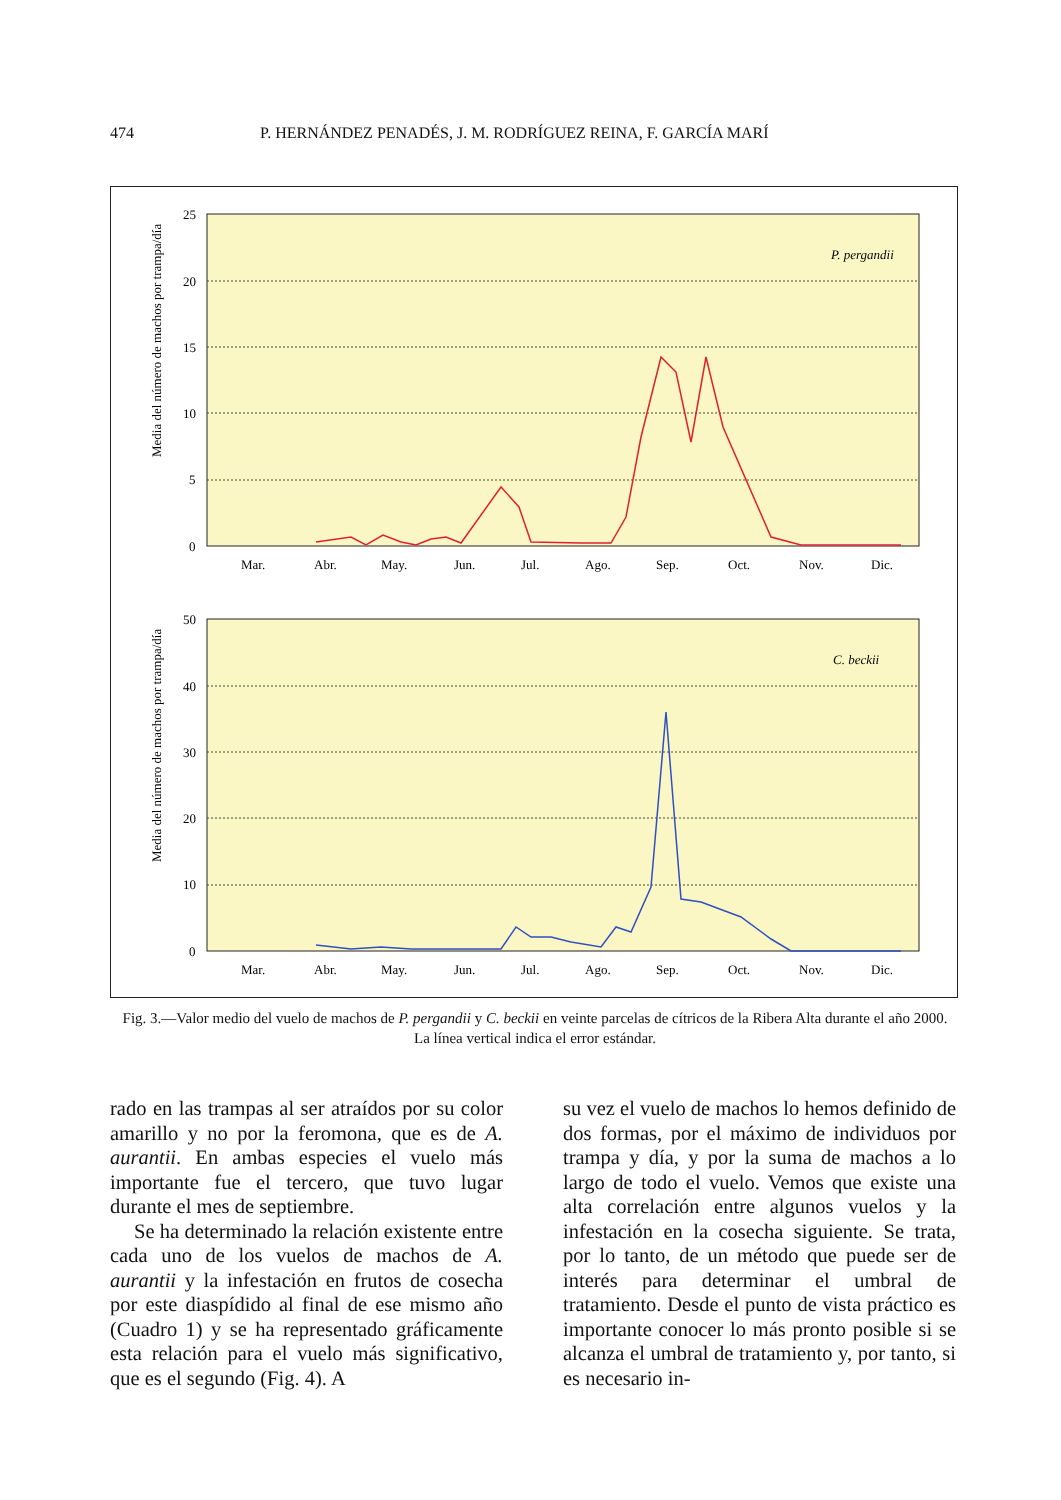474 P. HERNÁNDEZ PENADÉS, J. M. RODRÍGUEZ REINA, F. GARCÍA MARÍ
Media del número de machos por trampa/día
25
20
15
10
5
0
P. pergandii
Mar.
Abr.
May.
Jun.
Jul.
Ago.
Sep.
Oct.
Nov.
Dic.
Media del número de machos por trampa/día
50
40
30
20
10
0
C. beckii
Mar.
Abr.
May.
Jun.
Jul.
Ago.
Sep.
Oct.
Nov.
Dic.
Fig. 3.—Valor medio del vuelo de machos de P. pergandii y C. beckii en veinte parcelas de cítricos de la Ribera Alta durante el año 2000. La línea vertical indica el error estándar.
rado en las trampas al ser atraídos por su color amarillo y no por la feromona, que es de A. aurantii. En ambas especies el vuelo más importante fue el tercero, que tuvo lugar durante el mes de septiembre.
Se ha determinado la relación existente entre cada uno de los vuelos de machos de A. aurantii y la infestación en frutos de cosecha por este diaspídido al final de ese mismo año (Cuadro 1) y se ha representado gráficamente esta relación para el vuelo más significativo, que es el segundo (Fig. 4). A
su vez el vuelo de machos lo hemos definido de dos formas, por el máximo de individuos por trampa y día, y por la suma de machos a lo largo de todo el vuelo. Vemos que existe una alta correlación entre algunos vuelos y la infestación en la cosecha siguiente. Se trata, por lo tanto, de un método que puede ser de interés para determinar el umbral de tratamiento. Desde el punto de vista práctico es importante conocer lo más pronto posible si se alcanza el umbral de tratamiento y, por tanto, si es necesario in-